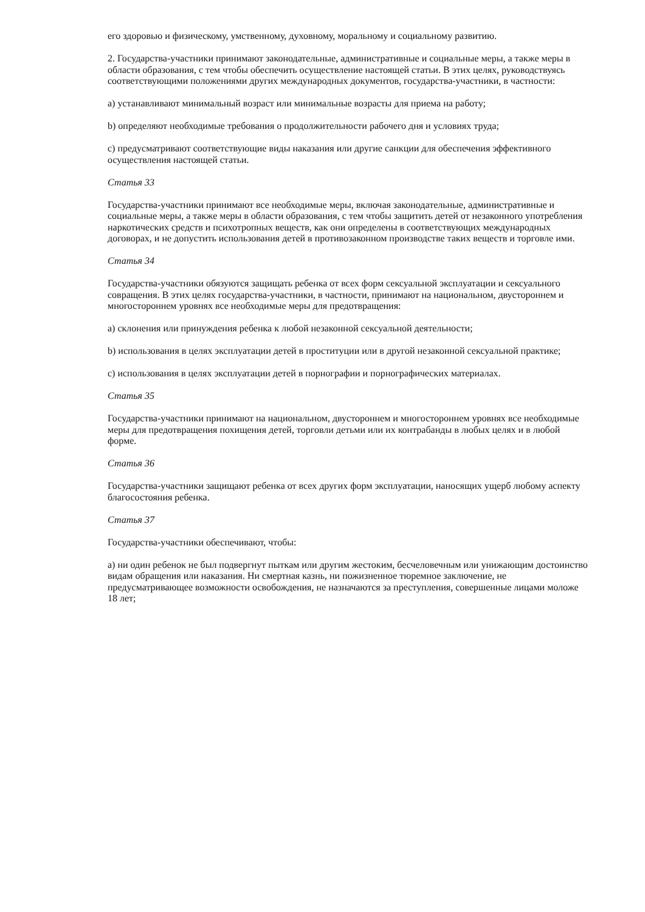его здоровью и физическому, умственному, духовному, моральному и социальному развитию.
2. Государства-участники принимают законодательные, административные и социальные меры, а также меры в области образования, с тем чтобы обеспечить осуществление настоящей статьи. В этих целях, руководствуясь соответствующими положениями других международных документов, государства-участники, в частности:
a) устанавливают минимальный возраст или минимальные возрасты для приема на работу;
b) определяют необходимые требования о продолжительности рабочего дня и условиях труда;
c) предусматривают соответствующие виды наказания или другие санкции для обеспечения эффективного осуществления настоящей статьи.
Статья 33
Государства-участники принимают все необходимые меры, включая законодательные, административные и социальные меры, а также меры в области образования, с тем чтобы защитить детей от незаконного употребления наркотических средств и психотропных веществ, как они определены в соответствующих международных договорах, и не допустить использования детей в противозаконном производстве таких веществ и торговле ими.
Статья 34
Государства-участники обязуются защищать ребенка от всех форм сексуальной эксплуатации и сексуального совращения. В этих целях государства-участники, в частности, принимают на национальном, двустороннем и многостороннем уровнях все необходимые меры для предотвращения:
a) склонения или принуждения ребенка к любой незаконной сексуальной деятельности;
b) использования в целях эксплуатации детей в проституции или в другой незаконной сексуальной практике;
c) использования в целях эксплуатации детей в порнографии и порнографических материалах.
Статья 35
Государства-участники принимают на национальном, двустороннем и многостороннем уровнях все необходимые меры для предотвращения похищения детей, торговли детьми или их контрабанды в любых целях и в любой форме.
Статья 36
Государства-участники защищают ребенка от всех других форм эксплуатации, наносящих ущерб любому аспекту благосостояния ребенка.
Статья 37
Государства-участники обеспечивают, чтобы:
a) ни один ребенок не был подвергнут пыткам или другим жестоким, бесчеловечным или унижающим достоинство видам обращения или наказания. Ни смертная казнь, ни пожизненное тюремное заключение, не предусматривающее возможности освобождения, не назначаются за преступления, совершенные лицами моложе 18 лет;